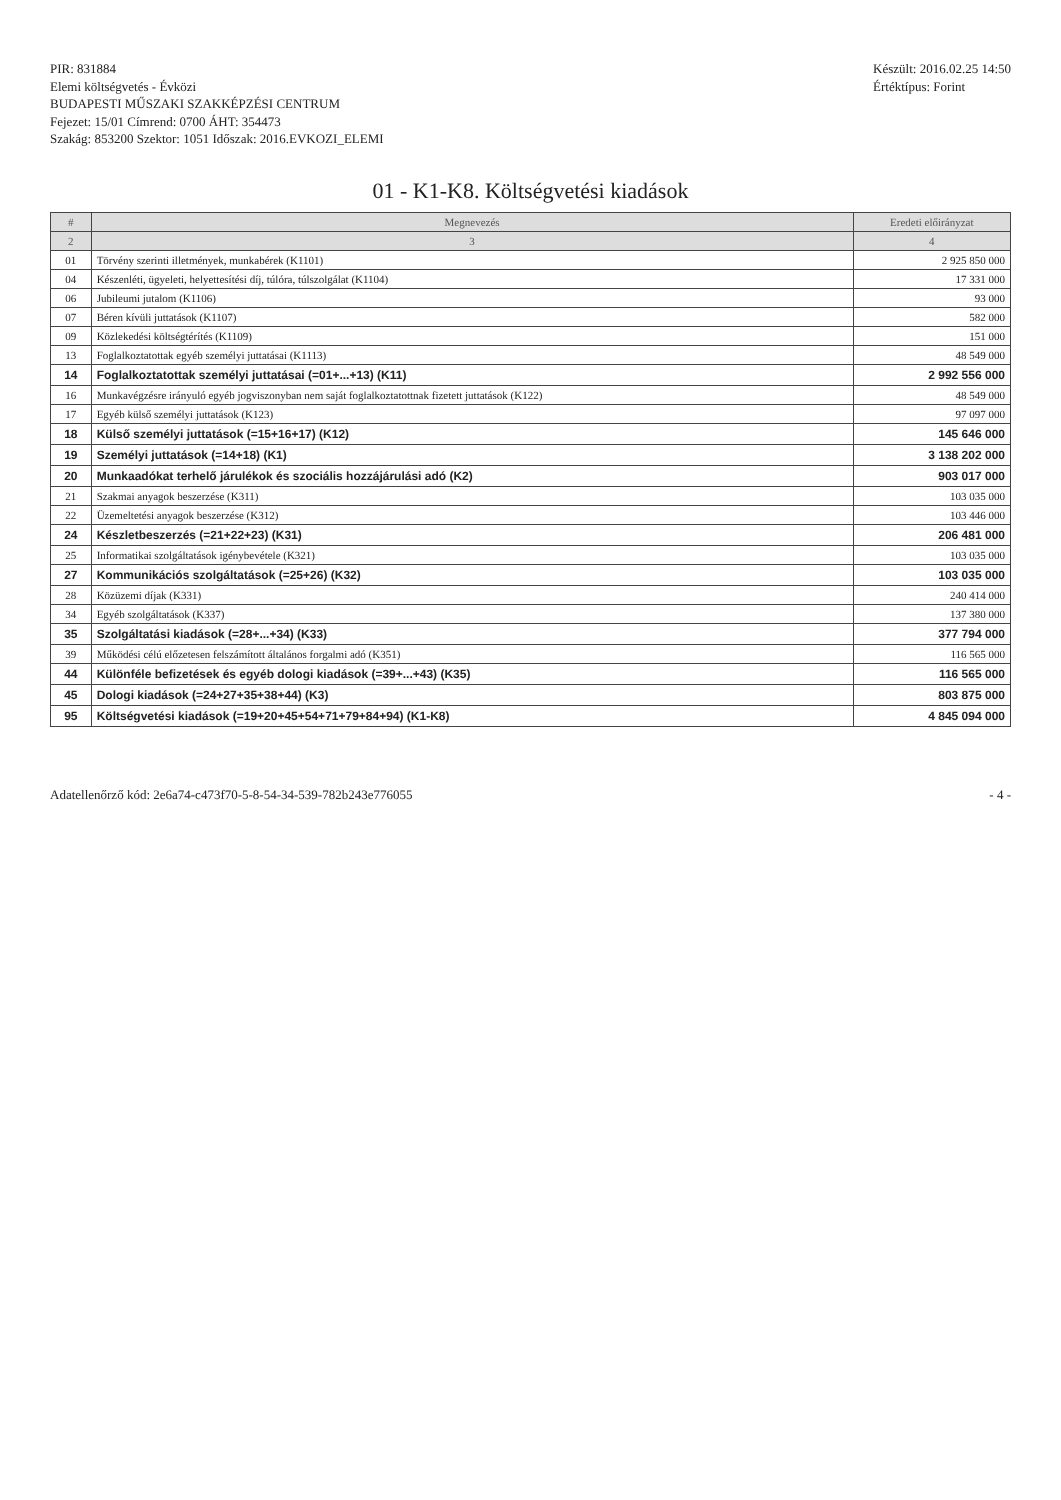PIR: 831884
Elemi költségvetés - Évközi
BUDAPESTI MŰSZAKI SZAKKÉPZÉSI CENTRUM
Fejezet: 15/01 Címrend: 0700 ÁHT: 354473
Szakág: 853200 Szektor: 1051 Időszak: 2016.EVKOZI_ELEMI
Készült: 2016.02.25 14:50
Értéktípus: Forint
01 - K1-K8. Költségvetési kiadások
| # | Megnevezés | Eredeti előirányzat |
| --- | --- | --- |
| 2 | 3 | 4 |
| 01 | Törvény szerinti illetmények, munkabérek (K1101) | 2 925 850 000 |
| 04 | Készenléti, ügyeleti, helyettesítési díj, túlóra, túlszolgálat (K1104) | 17 331 000 |
| 06 | Jubileumi jutalom (K1106) | 93 000 |
| 07 | Béren kívüli juttatások (K1107) | 582 000 |
| 09 | Közlekedési költségtérítés (K1109) | 151 000 |
| 13 | Foglalkoztatottak egyéb személyi juttatásai (K1113) | 48 549 000 |
| 14 | Foglalkoztatottak személyi juttatásai (=01+...+13) (K11) | 2 992 556 000 |
| 16 | Munkavégzésre irányuló egyéb jogviszonyban nem saját foglalkoztatottnak fizetett juttatások (K122) | 48 549 000 |
| 17 | Egyéb külső személyi juttatások (K123) | 97 097 000 |
| 18 | Külső személyi juttatások (=15+16+17) (K12) | 145 646 000 |
| 19 | Személyi juttatások (=14+18) (K1) | 3 138 202 000 |
| 20 | Munkaadókat terhelő járulékok és szociális hozzájárulási adó (K2) | 903 017 000 |
| 21 | Szakmai anyagok beszerzése (K311) | 103 035 000 |
| 22 | Üzemeltetési anyagok beszerzése (K312) | 103 446 000 |
| 24 | Készletbeszerzés (=21+22+23) (K31) | 206 481 000 |
| 25 | Informatikai szolgáltatások igénybevétele (K321) | 103 035 000 |
| 27 | Kommunikációs szolgáltatások (=25+26) (K32) | 103 035 000 |
| 28 | Közüzemi díjak (K331) | 240 414 000 |
| 34 | Egyéb szolgáltatások (K337) | 137 380 000 |
| 35 | Szolgáltatási kiadások (=28+...+34) (K33) | 377 794 000 |
| 39 | Működési célú előzetesen felszámított általános forgalmi adó (K351) | 116 565 000 |
| 44 | Különféle befizetések és egyéb dologi kiadások (=39+...+43) (K35) | 116 565 000 |
| 45 | Dologi kiadások (=24+27+35+38+44) (K3) | 803 875 000 |
| 95 | Költségvetési kiadások (=19+20+45+54+71+79+84+94) (K1-K8) | 4 845 094 000 |
Adatellenőrző kód: 2e6a74-c473f70-5-8-54-34-539-782b243e776055
- 4 -